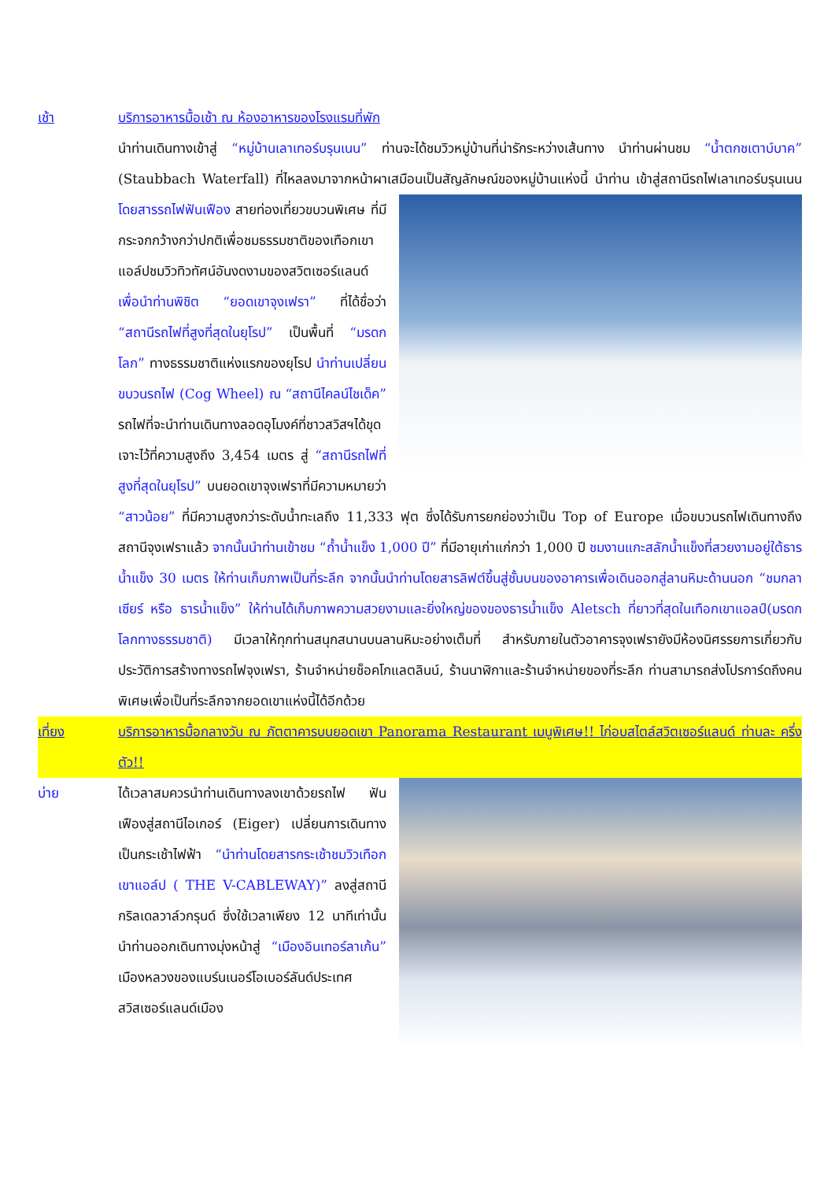เช้า บริการอาหารมื้อเช้า ณ ห้องอาหารของโรงแรมที่พัก
นำท่านเดินทางเข้าสู่ “หมู่บ้านเลาเทอร์บรุนเนน” ท่านจะได้ชมวิวหมู่บ้านที่น่ารักระหว่างเส้นทาง นำท่านผ่านชม “น้ำตกชเตาบ์บาค” (Staubbach Waterfall) ที่ไหลลงมาจากหน้าผาเสมือนเป็นสัญลักษณ์ของหมู่บ้านแห่งนี้ นำท่าน
เข้าสู่สถานีรถไฟเลาเทอร์บรุนเนน โดยสารรถไฟฟันเฟือง สายท่องเที่ยวขบวนพิเศษ ที่มีกระจกกว้างกว่าปกติเพื่อชมธรรมชาติของเทือกเขาแอล์ปชมวิวทิวทัศน์อันงดงามของสวิตเซอร์แลนด์ เพื่อนำท่านพิชิต “ยอดเขาจุงเฟรา” ที่ได้ชื่อว่า “สถานีรถไฟที่สูงที่สุดในยุโรป” เป็นพื้นที่ “มรดกโลก” ทางธรรมชาติแห่งแรกของยุโรป นำท่านเปลี่ยนขบวนรถไฟ (Cog Wheel) ณ “สถานีไคลน์ไชเด็ค” รถไฟที่จะนำท่านเดินทางลอดอุโมงค์ที่ชาวสวิสฯได้ขุดเจาะไว้ที่ความสูงถึง 3,454 เมตร สู่ “สถานีรถไฟที่สูงที่สุดในยุโรป” บนยอดเขาจุงเฟราที่มีความหมายว่า “สาวน้อย” ที่มีความสูงกว่าระดับน้ำทะเลถึง 11,333 ฟุต ซึ่งได้รับการยกย่องว่าเป็น Top of Europe เมื่อขบวนรถไฟเดินทางถึงสถานีจุงเฟราแล้ว จากนั้นนำท่านเข้าชม “ถ้ำน้ำแข็ง 1,000 ปี” ที่มีอายุเก่าแก่กว่า 1,000 ปี ชมงานแกะสลักน้ำแข็งที่สวยงามอยู่ใต้ธารน้ำแข็ง 30 เมตร ให้ท่านเก็บภาพเป็นที่ระลึก จากนั้นนำท่านโดยสารลิฟต์ขึ้นสู่ชั้นบนของอาคารเพื่อเดินออกสู่ลานหิมะด้านนอก “ชมกลาเซียร์ หรือ ธารน้ำแข็ง” ให้ท่านได้เก็บภาพความสวยงามและยิ่งใหญ่ของของธารน้ำแข็ง Aletsch ที่ยาวที่สุดในเทือกเขาแอลป์(มรดกโลกทางธรรมชาติ) มีเวลาให้ทุกท่านสนุกสนานบนลานหิมะอย่างเต็มที่ สำหรับภายในตัวอาคารจุงเฟรายังมีห้องนิศรรยการเกี่ยวกับประวัติการสร้างทางรถไฟจุงเฟรา, ร้านจำหน่ายช็อคโกแลตลินน์, ร้านนาฬิกาและร้านจำหน่ายของที่ระลึก ท่านสามารถส่งโปรการ์ดถึงคนพิเศษเพื่อเป็นที่ระลึกจากยอดเขาแห่งนี้ได้อีกด้วย
เที่ยง บริการอาหารมื้อกลางวัน ณ ภัตตาคารบนยอดเขา Panorama Restaurant เมนูพิเศษ!! ไก่อบสไตล์สวิตเซอร์แลนด์ ท่านละ ครึ่งตัว!!
บ่าย ได้เวลาสมควรนำท่านเดินทางลงเขาด้วยรถไฟ ฟันเฟืองสู่สถานีไอเกอร์ (Eiger) เปลี่ยนการเดินทางเป็นกระเช้าไฟฟ้า “นำท่านโดยสารกระเช้าชมวิวเทือกเขาแอล์ป ( THE V-CABLEWAY)” ลงสู่สถานีกริลเดลวาล์วกรุนด์ ซึ่งใช้เวลาเพียง 12 นาทีเท่านั้น นำท่านออกเดินทางมุ่งหน้าสู่ “เมืองอินเทอร์ลาเก้น” เมืองหลวงของแบร์นเนอร์โอเบอร์ลันด์ประเทศสวิสเซอร์แลนด์เมือง